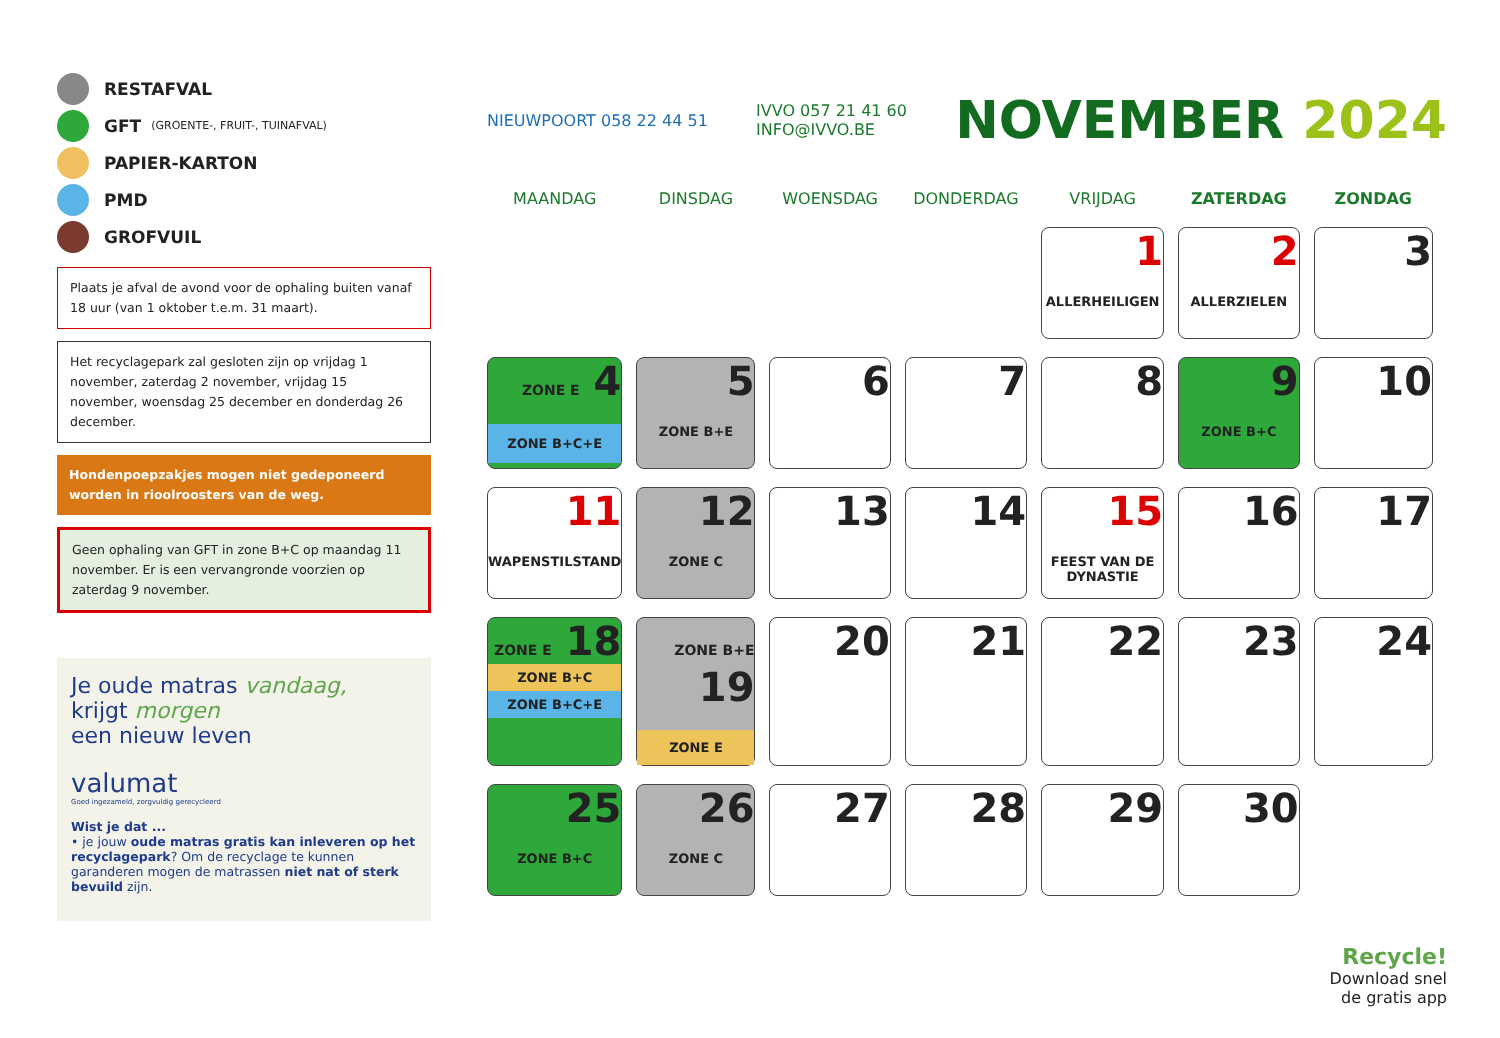RESTAFVAL
GFT (GROENTE-, FRUIT-, TUINAFVAL)
PAPIER-KARTON
PMD
GROFVUIL
Plaats je afval de avond voor de ophaling buiten vanaf 18 uur (van 1 oktober t.e.m. 31 maart).
Het recyclagepark zal gesloten zijn op vrijdag 1 november, zaterdag 2 november, vrijdag 15 november, woensdag 25 december en donderdag 26 december.
Hondenpoepzakjes mogen niet gedeponeerd worden in rioolroosters van de weg.
Geen ophaling van GFT in zone B+C op maandag 11 november. Er is een vervangronde voorzien op zaterdag 9 november.
Je oude matras vandaag,
krijgt morgen
een nieuw leven
valumat
Goed ingezameld, zorgvuldig gerecycleerd
Wist je dat ...
• je jouw oude matras gratis kan inleveren op het recyclagepark? Om de recyclage te kunnen garanderen mogen de matrassen niet nat of sterk bevuild zijn.
NIEUWPOORT 058 22 44 51 IVVO 057 21 41 60
INFO@IVVO.BE NOVEMBER 2024
| MAANDAG | DINSDAG | WOENSDAG | DONDERDAG | VRIJDAG | ZATERDAG | ZONDAG |
| --- | --- | --- | --- | --- | --- | --- |
| | | | | 1 ALLERHEILIGEN | 2 ALLERZIELEN | 3 |
| ZONE E 4 ZONE B+C+E | 5 ZONE B+E | 6 | 7 | 8 | 9 ZONE B+C | 10 |
| 11 WAPENSTILSTAND | 12 ZONE C | 13 | 14 | 15 FEEST VAN DE DYNASTIE | 16 | 17 |
| ZONE E 18 ZONE B+C ZONE B+C+E | ZONE B+E 19 ZONE E | 20 | 21 | 22 | 23 | 24 |
| 25 ZONE B+C | 26 ZONE C | 27 | 28 | 29 | 30 | |
Recycle!
Download snel
de gratis app